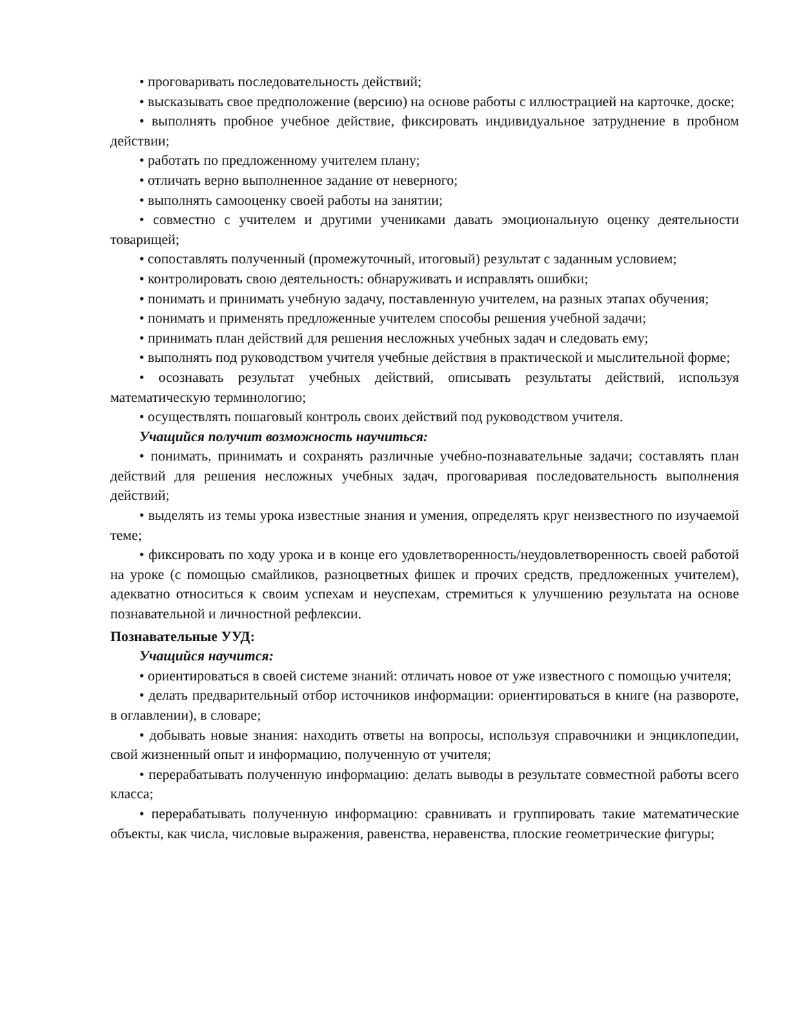• проговаривать последовательность действий;
• высказывать свое предположение (версию) на основе работы с иллюстрацией на карточке, доске;
• выполнять пробное учебное действие, фиксировать индивидуальное затруднение в пробном действии;
• работать по предложенному учителем плану;
• отличать верно выполненное задание от неверного;
• выполнять самооценку своей работы на занятии;
• совместно с учителем и другими учениками давать эмоциональную оценку деятельности товарищей;
• сопоставлять полученный (промежуточный, итоговый) результат с заданным условием;
• контролировать свою деятельность: обнаруживать и исправлять ошибки;
• понимать и принимать учебную задачу, поставленную учителем, на разных этапах обучения;
• понимать и применять предложенные учителем способы решения учебной задачи;
• принимать план действий для решения несложных учебных задач и следовать ему;
• выполнять под руководством учителя учебные действия в практической и мыслительной форме;
• осознавать результат учебных действий, описывать результаты действий, используя математическую терминологию;
• осуществлять пошаговый контроль своих действий под руководством учителя.
Учащийся получит возможность научиться:
• понимать, принимать и сохранять различные учебно-познавательные задачи; составлять план действий для решения несложных учебных задач, проговаривая последовательность выполнения действий;
• выделять из темы урока известные знания и умения, определять круг неизвестного по изучаемой теме;
• фиксировать по ходу урока и в конце его удовлетворенность/неудовлетворенность своей работой на уроке (с помощью смайликов, разноцветных фишек и прочих средств, предложенных учителем), адекватно относиться к своим успехам и неуспехам, стремиться к улучшению результата на основе познавательной и личностной рефлексии.
Познавательные УУД:
Учащийся научится:
• ориентироваться в своей системе знаний: отличать новое от уже известного с помощью учителя;
• делать предварительный отбор источников информации: ориентироваться в книге (на развороте, в оглавлении), в словаре;
• добывать новые знания: находить ответы на вопросы, используя справочники и энциклопедии, свой жизненный опыт и информацию, полученную от учителя;
• перерабатывать полученную информацию: делать выводы в результате совместной работы всего класса;
• перерабатывать полученную информацию: сравнивать и группировать такие математические объекты, как числа, числовые выражения, равенства, неравенства, плоские геометрические фигуры;